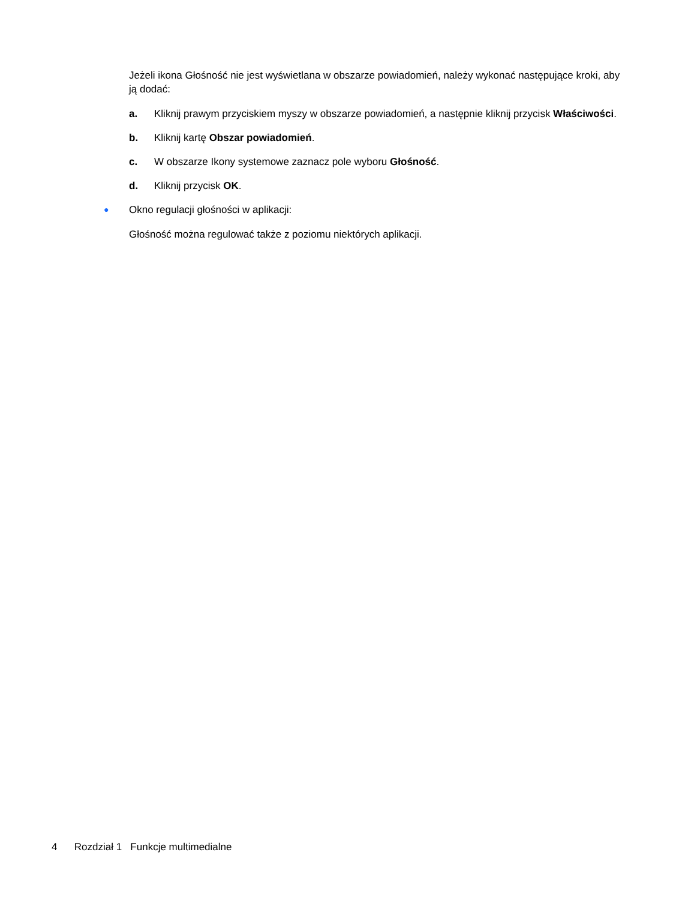Jeżeli ikona Głośność nie jest wyświetlana w obszarze powiadomień, należy wykonać następujące kroki, aby ją dodać:
a. Kliknij prawym przyciskiem myszy w obszarze powiadomień, a następnie kliknij przycisk Właściwości.
b. Kliknij kartę Obszar powiadomień.
c. W obszarze Ikony systemowe zaznacz pole wyboru Głośność.
d. Kliknij przycisk OK.
● Okno regulacji głośności w aplikacji:
Głośność można regulować także z poziomu niektórych aplikacji.
4 Rozdział 1 Funkcje multimedialne